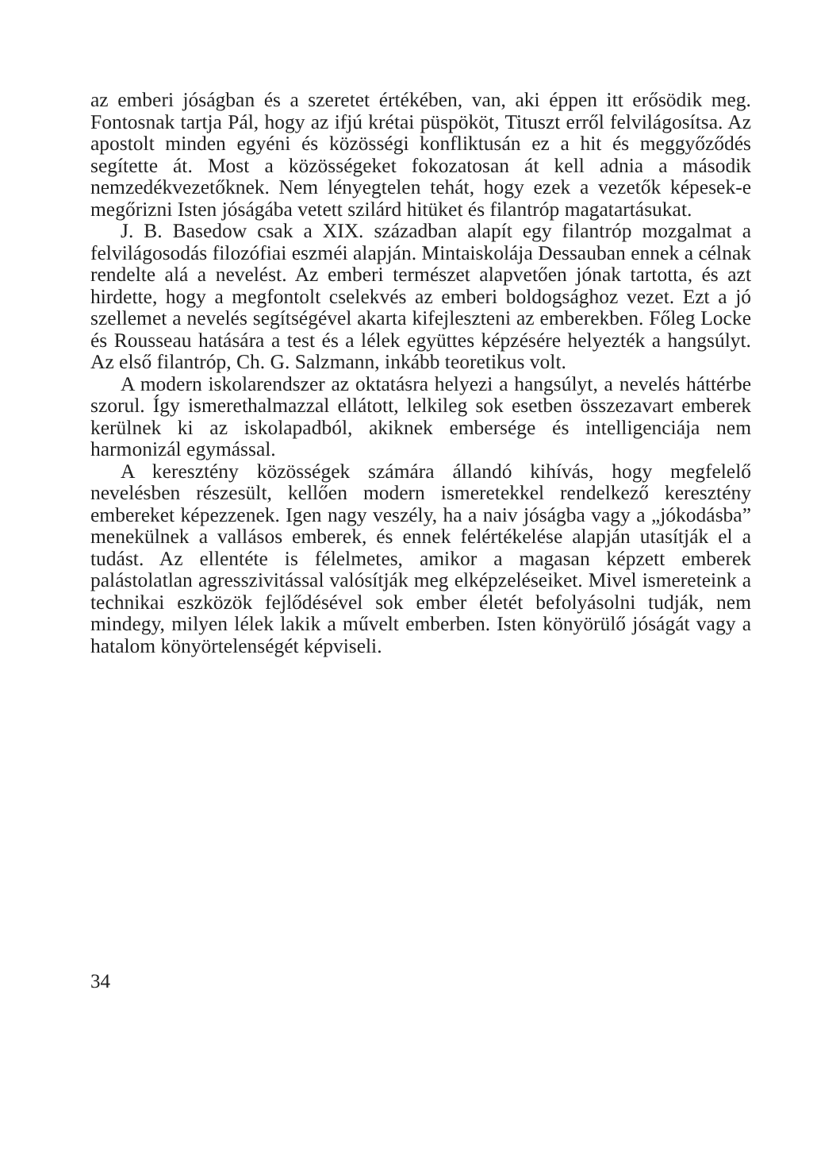az emberi jóságban és a szeretet értékében, van, aki éppen itt erősödik meg. Fontosnak tartja Pál, hogy az ifjú krétai püspököt, Tituszt erről felvilágosítsa. Az apostolt minden egyéni és közösségi konfliktusán ez a hit és meggyőződés segítette át. Most a közösségeket fokozatosan át kell adnia a második nemzedékvezetőknek. Nem lényegtelen tehát, hogy ezek a vezetők képesek-e megőrizni Isten jóságába vetett szilárd hitüket és filantróp magatartásukat.
J. B. Basedow csak a XIX. században alapít egy filantróp mozgalmat a felvilágosodás filozófiai eszméi alapján. Mintaiskolája Dessauban ennek a célnak rendelte alá a nevelést. Az emberi természet alapvetően jónak tartotta, és azt hirdette, hogy a megfontolt cselekvés az emberi boldogsághoz vezet. Ezt a jó szellemet a nevelés segítségével akarta kifejleszteni az emberekben. Főleg Locke és Rousseau hatására a test és a lélek együttes képzésére helyezték a hangsúlyt. Az első filantróp, Ch. G. Salzmann, inkább teoretikus volt.
A modern iskolarendszer az oktatásra helyezi a hangsúlyt, a nevelés háttérbe szorul. Így ismerethalmazzal ellátott, lelkileg sok esetben összezavart emberek kerülnek ki az iskolapadból, akiknek embersége és intelligenciája nem harmonizál egymással.
A keresztény közösségek számára állandó kihívás, hogy megfelelő nevelésben részesült, kellően modern ismeretekkel rendelkező keresztény embereket képezzenek. Igen nagy veszély, ha a naiv jóságba vagy a „jókodásba” menekülnek a vallásos emberek, és ennek felértékelése alapján utasítják el a tudást. Az ellentéte is félelmetes, amikor a magasan képzett emberek palástolatlan agresszivitással valósítják meg elképzeléseiket. Mivel ismereteink a technikai eszközök fejlődésével sok ember életét befolyásolni tudják, nem mindegy, milyen lélek lakik a művelt emberben. Isten könyörülő jóságát vagy a hatalom könyörtelenségét képviseli.
34